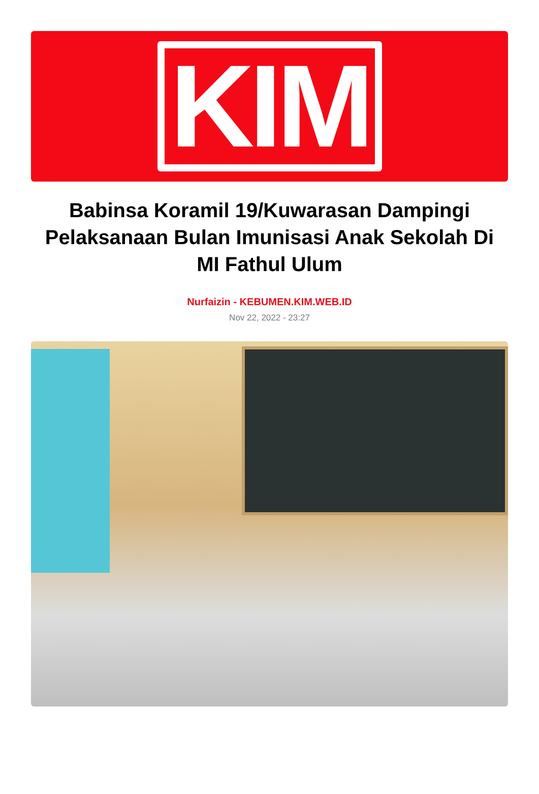KIM
Babinsa Koramil 19/Kuwarasan Dampingi Pelaksanaan Bulan Imunisasi Anak Sekolah Di MI Fathul Ulum
Nurfaizin - KEBUMEN.KIM.WEB.ID
Nov 22, 2022 - 23:27